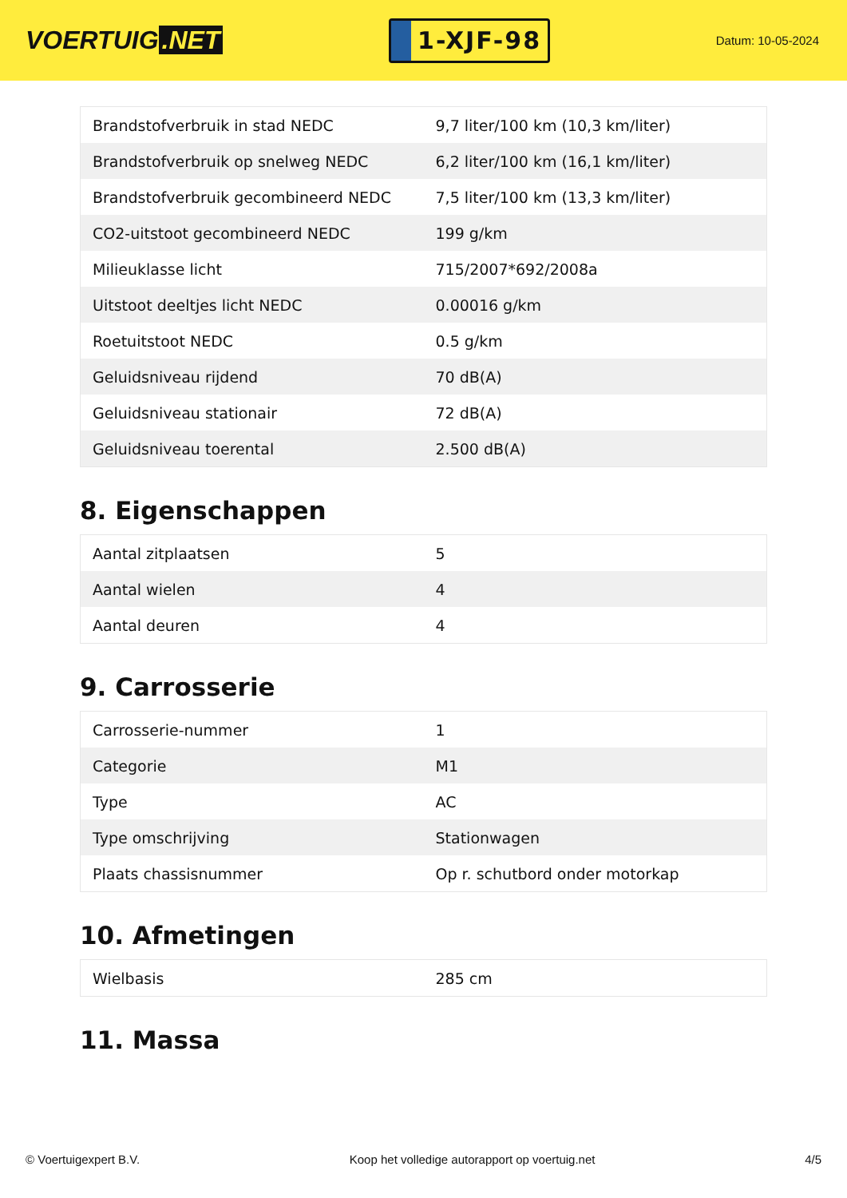VOERTUIG.NET
1-XJF-98
Datum: 10-05-2024
| Brandstofverbruik in stad NEDC | 9,7 liter/100 km (10,3 km/liter) |
| Brandstofverbruik op snelweg NEDC | 6,2 liter/100 km (16,1 km/liter) |
| Brandstofverbruik gecombineerd NEDC | 7,5 liter/100 km (13,3 km/liter) |
| CO2-uitstoot gecombineerd NEDC | 199 g/km |
| Milieuklasse licht | 715/2007*692/2008a |
| Uitstoot deeltjes licht NEDC | 0.00016 g/km |
| Roetuitstoot NEDC | 0.5 g/km |
| Geluidsniveau rijdend | 70 dB(A) |
| Geluidsniveau stationair | 72 dB(A) |
| Geluidsniveau toerental | 2.500 dB(A) |
8. Eigenschappen
| Aantal zitplaatsen | 5 |
| Aantal wielen | 4 |
| Aantal deuren | 4 |
9. Carrosserie
| Carrosserie-nummer | 1 |
| Categorie | M1 |
| Type | AC |
| Type omschrijving | Stationwagen |
| Plaats chassisnummer | Op r. schutbord onder motorkap |
10. Afmetingen
| Wielbasis | 285 cm |
11. Massa
© Voertuigexpert B.V. Koop het volledige autorapport op voertuig.net 4/5